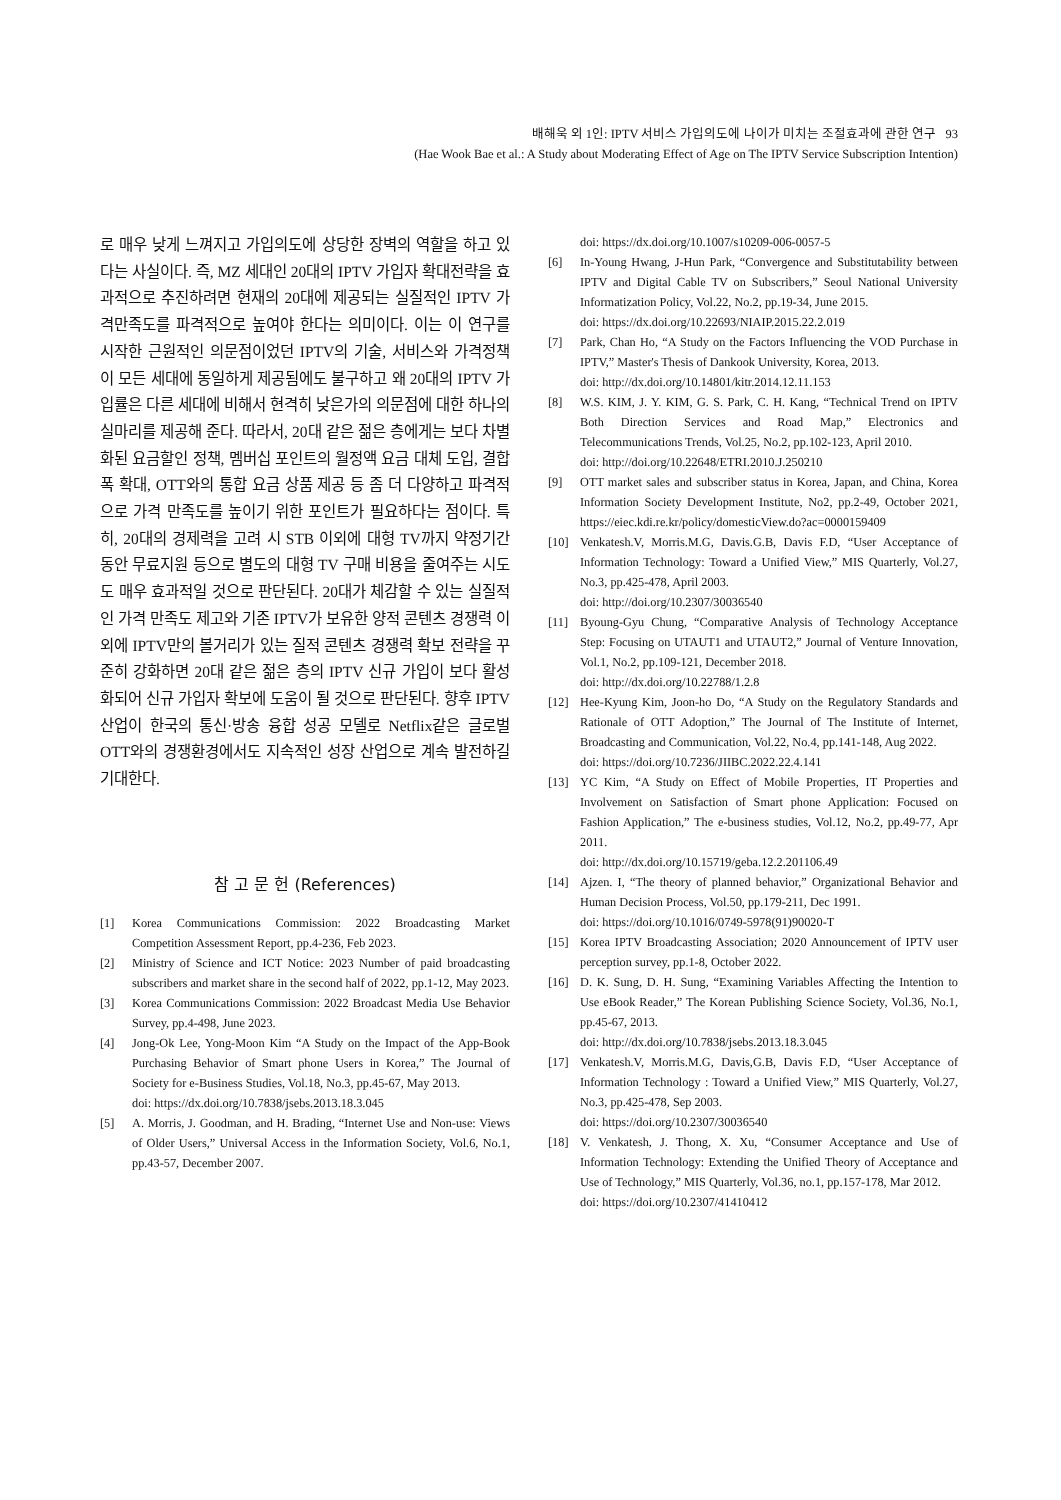배해욱 외 1인: IPTV 서비스 가입의도에 나이가 미치는 조절효과에 관한 연구 93
(Hae Wook Bae et al.: A Study about Moderating Effect of Age on The IPTV Service Subscription Intention)
로 매우 낮게 느껴지고 가입의도에 상당한 장벽의 역할을 하고 있다는 사실이다. 즉, MZ 세대인 20대의 IPTV 가입자 확대전략을 효과적으로 추진하려면 현재의 20대에 제공되는 실질적인 IPTV 가격만족도를 파격적으로 높여야 한다는 의미이다. 이는 이 연구를 시작한 근원적인 의문점이었던 IPTV의 기술, 서비스와 가격정책이 모든 세대에 동일하게 제공됨에도 불구하고 왜 20대의 IPTV 가입률은 다른 세대에 비해서 현격히 낮은가의 의문점에 대한 하나의 실마리를 제공해 준다. 따라서, 20대 같은 젊은 층에게는 보다 차별화된 요금할인 정책, 멤버십 포인트의 월정액 요금 대체 도입, 결합 폭 확대, OTT와의 통합 요금 상품 제공 등 좀 더 다양하고 파격적으로 가격 만족도를 높이기 위한 포인트가 필요하다는 점이다. 특히, 20대의 경제력을 고려 시 STB 이외에 대형 TV까지 약정기간 동안 무료지원 등으로 별도의 대형 TV 구매 비용을 줄여주는 시도도 매우 효과적일 것으로 판단된다. 20대가 체감할 수 있는 실질적인 가격 만족도 제고와 기존 IPTV가 보유한 양적 콘텐츠 경쟁력 이외에 IPTV만의 볼거리가 있는 질적 콘텐츠 경쟁력 확보 전략을 꾸준히 강화하면 20대 같은 젊은 층의 IPTV 신규 가입이 보다 활성화되어 신규 가입자 확보에 도움이 될 것으로 판단된다. 향후 IPTV 산업이 한국의 통신·방송 융합 성공 모델로 Netflix같은 글로벌 OTT와의 경쟁환경에서도 지속적인 성장 산업으로 계속 발전하길 기대한다.
참 고 문 헌 (References)
[1] Korea Communications Commission: 2022 Broadcasting Market Competition Assessment Report, pp.4-236, Feb 2023.
[2] Ministry of Science and ICT Notice: 2023 Number of paid broadcasting subscribers and market share in the second half of 2022, pp.1-12, May 2023.
[3] Korea Communications Commission: 2022 Broadcast Media Use Behavior Survey, pp.4-498, June 2023.
[4] Jong-Ok Lee, Yong-Moon Kim “A Study on the Impact of the App-Book Purchasing Behavior of Smart phone Users in Korea,” The Journal of Society for e-Business Studies, Vol.18, No.3, pp.45-67, May 2013.
doi: https://dx.doi.org/10.7838/jsebs.2013.18.3.045
[5] A. Morris, J. Goodman, and H. Brading, “Internet Use and Non-use: Views of Older Users,” Universal Access in the Information Society, Vol.6, No.1, pp.43-57, December 2007.
doi: https://dx.doi.org/10.1007/s10209-006-0057-5
[6] In-Young Hwang, J-Hun Park, “Convergence and Substitutability between IPTV and Digital Cable TV on Subscribers,” Seoul National University Informatization Policy, Vol.22, No.2, pp.19-34, June 2015.
doi: https://dx.doi.org/10.22693/NIAIP.2015.22.2.019
[7] Park, Chan Ho, “A Study on the Factors Influencing the VOD Purchase in IPTV,” Master's Thesis of Dankook University, Korea, 2013.
doi: http://dx.doi.org/10.14801/kitr.2014.12.11.153
[8] W.S. KIM, J. Y. KIM, G. S. Park, C. H. Kang, “Technical Trend on IPTV Both Direction Services and Road Map,” Electronics and Telecommunications Trends, Vol.25, No.2, pp.102-123, April 2010.
doi: http://doi.org/10.22648/ETRI.2010.J.250210
[9] OTT market sales and subscriber status in Korea, Japan, and China, Korea Information Society Development Institute, No2, pp.2-49, October 2021, https://eiec.kdi.re.kr/policy/domesticView.do?ac=0000159409
[10] Venkatesh.V, Morris.M.G, Davis.G.B, Davis F.D, “User Acceptance of Information Technology: Toward a Unified View,” MIS Quarterly, Vol.27, No.3, pp.425-478, April 2003.
doi: http://doi.org/10.2307/30036540
[11] Byoung-Gyu Chung, “Comparative Analysis of Technology Acceptance Step: Focusing on UTAUT1 and UTAUT2,” Journal of Venture Innovation, Vol.1, No.2, pp.109-121, December 2018.
doi: http://dx.doi.org/10.22788/1.2.8
[12] Hee-Kyung Kim, Joon-ho Do, “A Study on the Regulatory Standards and Rationale of OTT Adoption,” The Journal of The Institute of Internet, Broadcasting and Communication, Vol.22, No.4, pp.141-148, Aug 2022.
doi: https://doi.org/10.7236/JIIBC.2022.22.4.141
[13] YC Kim, “A Study on Effect of Mobile Properties, IT Properties and Involvement on Satisfaction of Smart phone Application: Focused on Fashion Application,” The e-business studies, Vol.12, No.2, pp.49-77, Apr 2011.
doi: http://dx.doi.org/10.15719/geba.12.2.201106.49
[14] Ajzen. I, “The theory of planned behavior,” Organizational Behavior and Human Decision Process, Vol.50, pp.179-211, Dec 1991.
doi: https://doi.org/10.1016/0749-5978(91)90020-T
[15] Korea IPTV Broadcasting Association; 2020 Announcement of IPTV user perception survey, pp.1-8, October 2022.
[16] D. K. Sung, D. H. Sung, “Examining Variables Affecting the Intention to Use eBook Reader,” The Korean Publishing Science Society, Vol.36, No.1, pp.45-67, 2013.
doi: http://dx.doi.org/10.7838/jsebs.2013.18.3.045
[17] Venkatesh.V, Morris.M.G, Davis,G.B, Davis F.D, “User Acceptance of Information Technology : Toward a Unified View,” MIS Quarterly, Vol.27, No.3, pp.425-478, Sep 2003.
doi: https://doi.org/10.2307/30036540
[18] V. Venkatesh, J. Thong, X. Xu, “Consumer Acceptance and Use of Information Technology: Extending the Unified Theory of Acceptance and Use of Technology,” MIS Quarterly, Vol.36, no.1, pp.157-178, Mar 2012.
doi: https://doi.org/10.2307/41410412